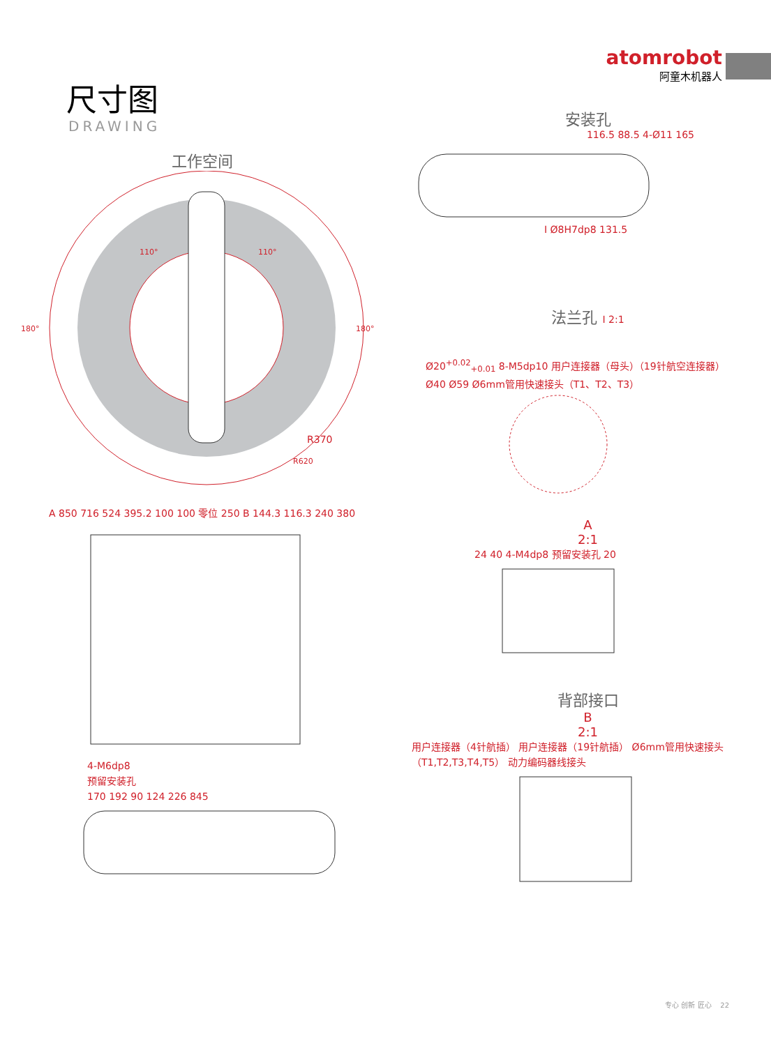atomrobot
阿童木机器人
尺寸图
DRAWING
工作空间
R370
R620
180°
180°
110°
110°
A 850 716 524 395.2 100 100 零位 250 B 144.3 116.3 240 380
4-M6dp8
预留安装孔
170 192 90 124 226 845
安装孔
116.5 88.5 4-Ø11 165
I Ø8H7dp8 131.5
法兰孔 I 2:1
Ø20<sup>+0.02</sup><sub>+0.01</sub> 8-M5dp10 用户连接器（母头）（19针航空连接器）
Ø40 Ø59 Ø6mm管用快速接头（T1、T2、T3）
A
2:1
24 40 4-M4dp8 预留安装孔 20
背部接口
B
2:1
用户连接器（4针航插） 用户连接器（19针航插） Ø6mm管用快速接头（T1,T2,T3,T4,T5） 动力编码器线接头
专心 创新 匠心 22